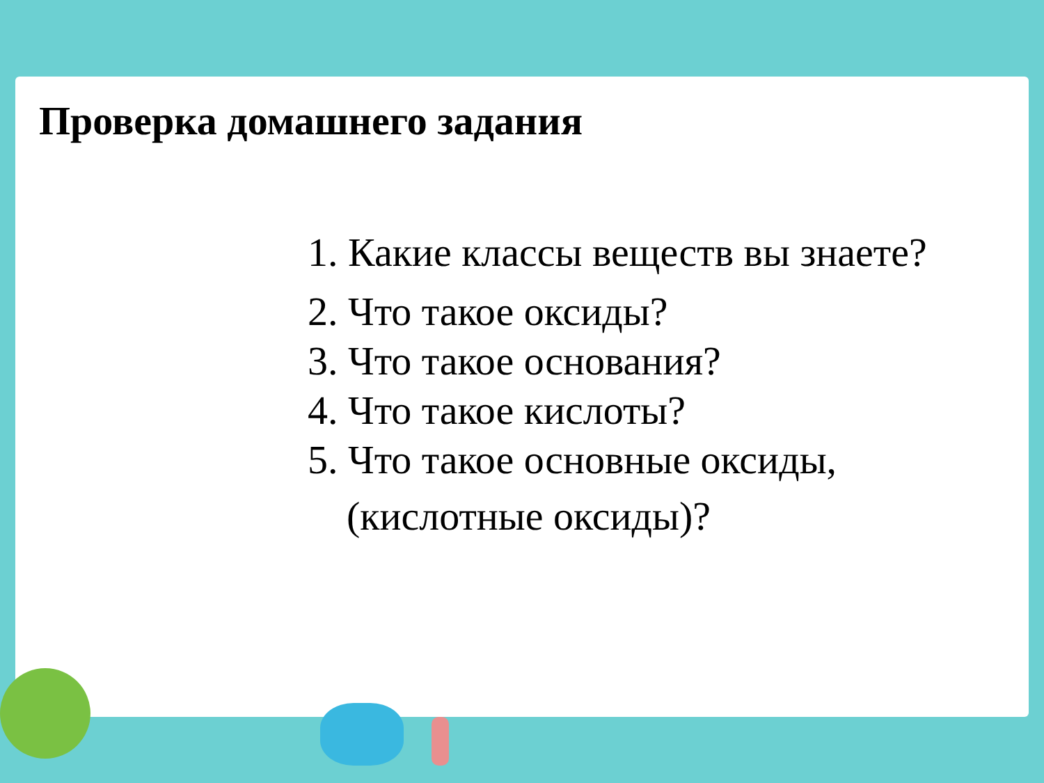Проверка домашнего задания
1. Какие классы веществ вы знаете?
2. Что такое оксиды?
3. Что такое основания?
4. Что такое кислоты?
5. Что такое основные оксиды,
(кислотные оксиды)?